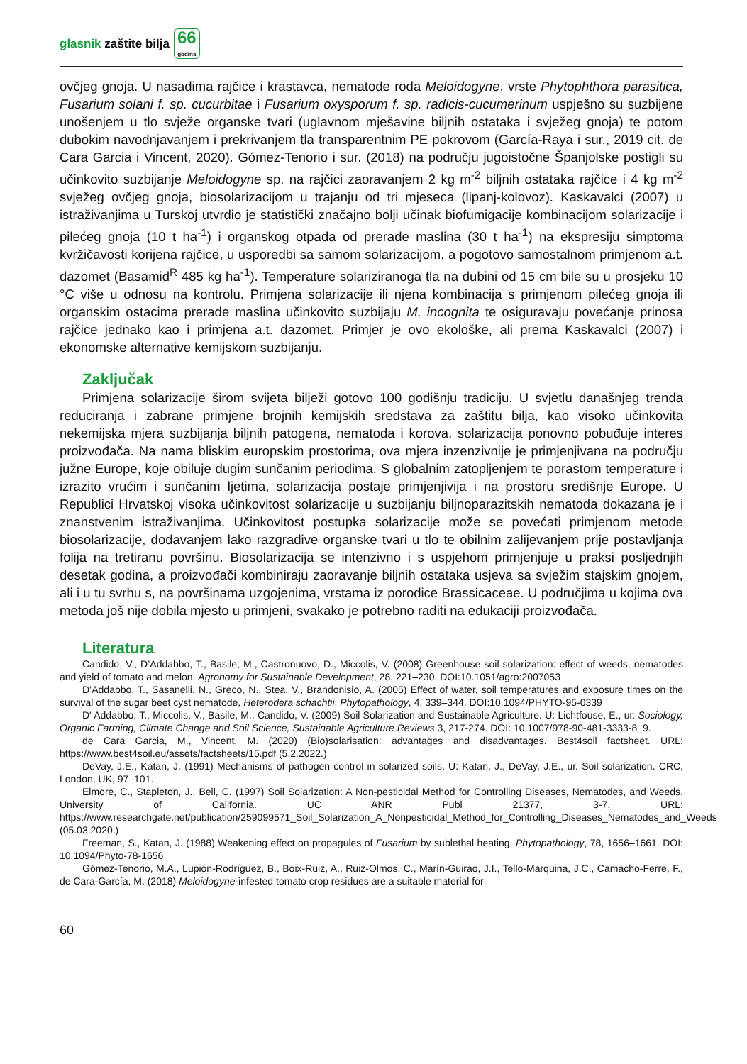glasnik zaštite bilja
66
godina
ovčjeg gnoja. U nasadima rajčice i krastavca, nematode roda Meloidogyne, vrste Phytophthora parasitica, Fusarium solani f. sp. cucurbitae i Fusarium oxysporum f. sp. radicis-cucumerinum uspješno su suzbijene unošenjem u tlo svježe organske tvari (uglavnom mješavine biljnih ostataka i svježeg gnoja) te potom dubokim navodnjavanjem i prekrivanjem tla transparentnim PE pokrovom (García-Raya i sur., 2019 cit. de Cara Garcia i Vincent, 2020). Gómez-Tenorio i sur. (2018) na području jugoistočne Španjolske postigli su učinkovito suzbijanje Meloidogyne sp. na rajčici zaoravanjem 2 kg m<sup>-2</sup> biljnih ostataka rajčice i 4 kg m<sup>-2</sup> svježeg ovčjeg gnoja, biosolarizacijom u trajanju od tri mjeseca (lipanj-kolovoz). Kaskavalci (2007) u istraživanjima u Turskoj utvrdio je statistički značajno bolji učinak biofumigacije kombinacijom solarizacije i pilećeg gnoja (10 t ha<sup>-1</sup>) i organskog otpada od prerade maslina (30 t ha<sup>-1</sup>) na ekspresiju simptoma kvržičavosti korijena rajčice, u usporedbi sa samom solarizacijom, a pogotovo samostalnom primjenom a.t. dazomet (Basamid<sup>R</sup> 485 kg ha<sup>-1</sup>). Temperature solariziranoga tla na dubini od 15 cm bile su u prosjeku 10 °C više u odnosu na kontrolu. Primjena solarizacije ili njena kombinacija s primjenom pilećeg gnoja ili organskim ostacima prerade maslina učinkovito suzbijaju M. incognita te osiguravaju povećanje prinosa rajčice jednako kao i primjena a.t. dazomet. Primjer je ovo ekološke, ali prema Kaskavalci (2007) i ekonomske alternative kemijskom suzbijanju.
Zaključak
Primjena solarizacije širom svijeta bilježi gotovo 100 godišnju tradiciju. U svjetlu današnjeg trenda reduciranja i zabrane primjene brojnih kemijskih sredstava za zaštitu bilja, kao visoko učinkovita nekemijska mjera suzbijanja biljnih patogena, nematoda i korova, solarizacija ponovno pobuđuje interes proizvođača. Na nama bliskim europskim prostorima, ova mjera inzenzivnije je primjenjivana na području južne Europe, koje obiluje dugim sunčanim periodima. S globalnim zatopljenjem te porastom temperature i izrazito vrućim i sunčanim ljetima, solarizacija postaje primjenjivija i na prostoru središnje Europe. U Republici Hrvatskoj visoka učinkovitost solarizacije u suzbijanju biljnoparazitskih nematoda dokazana je i znanstvenim istraživanjima. Učinkovitost postupka solarizacije može se povećati primjenom metode biosolarizacije, dodavanjem lako razgradive organske tvari u tlo te obilnim zalijevanjem prije postavljanja folija na tretiranu površinu. Biosolarizacija se intenzivno i s uspjehom primjenjuje u praksi posljednjih desetak godina, a proizvođači kombiniraju zaoravanje biljnih ostataka usjeva sa svježim stajskim gnojem, ali i u tu svrhu s, na površinama uzgojenima, vrstama iz porodice Brassicaceae. U područjima u kojima ova metoda još nije dobila mjesto u primjeni, svakako je potrebno raditi na edukaciji proizvođača.
Literatura
Candido, V., D’Addabbo, T., Basile, M., Castronuovo, D., Miccolis, V. (2008) Greenhouse soil solarization: effect of weeds, nematodes and yield of tomato and melon. Agronomy for Sustainable Development, 28, 221–230. DOI:10.1051/agro:2007053
D’Addabbo, T., Sasanelli, N., Greco, N., Stea, V., Brandonisio, A. (2005) Effect of water, soil temperatures and exposure times on the survival of the sugar beet cyst nematode, Heterodera schachtii. Phytopathology, 4, 339–344. DOI:10.1094/PHYTO-95-0339
D' Addabbo, T., Miccolis, V., Basile, M., Candido, V. (2009) Soil Solarization and Sustainable Agriculture. U: Lichtfouse, E., ur. Sociology, Organic Farming, Climate Change and Soil Science, Sustainable Agriculture Reviews 3, 217-274. DOI: 10.1007/978-90-481-3333-8_9.
de Cara Garcia, M., Vincent, M. (2020) (Bio)solarisation: advantages and disadvantages. Best4soil factsheet. URL: https://www.best4soil.eu/assets/factsheets/15.pdf (5.2.2022.)
DeVay, J.E., Katan, J. (1991) Mechanisms of pathogen control in solarized soils. U: Katan, J., DeVay, J.E., ur. Soil solarization. CRC, London, UK, 97–101.
Elmore, C., Stapleton, J., Bell, C. (1997) Soil Solarization: A Non-pesticidal Method for Controlling Diseases, Nematodes, and Weeds. University of California. UC ANR Publ 21377, 3-7. URL: https://www.researchgate.net/publication/259099571_Soil_Solarization_A_Nonpesticidal_Method_for_Controlling_Diseases_Nematodes_and_Weeds (05.03.2020.)
Freeman, S., Katan, J. (1988) Weakening effect on propagules of Fusarium by sublethal heating. Phytopathology, 78, 1656–1661. DOI: 10.1094/Phyto-78-1656
Gómez-Tenorio, M.A., Lupión-Rodríguez, B., Boix-Ruiz, A., Ruiz-Olmos, C., Marín-Guirao, J.I., Tello-Marquina, J.C., Camacho-Ferre, F., de Cara-García, M. (2018) Meloidogyne-infested tomato crop residues are a suitable material for
60